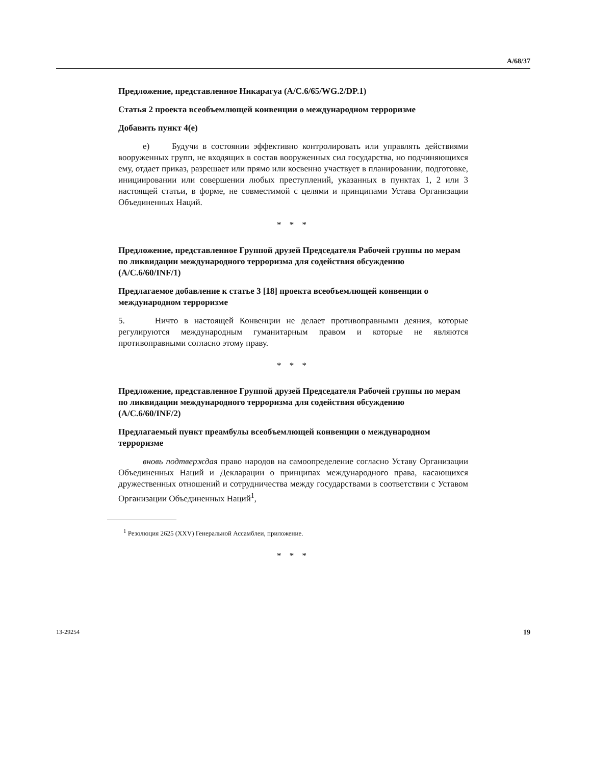A/68/37
Предложение, представленное Никарагуа (A/C.6/65/WG.2/DP.1)
Статья 2 проекта всеобъемлющей конвенции о международном терроризме
Добавить пункт 4(е)
е) Будучи в состоянии эффективно контролировать или управлять действиями вооруженных групп, не входящих в состав вооруженных сил государства, но подчиняющихся ему, отдает приказ, разрешает или прямо или косвенно участвует в планировании, подготовке, инициировании или совершении любых преступлений, указанных в пунктах 1, 2 или 3 настоящей статьи, в форме, не совместимой с целями и принципами Устава Организации Объединенных Наций.
* * *
Предложение, представленное Группой друзей Председателя Рабочей группы по мерам по ликвидации международного терроризма для содействия обсуждению (A/C.6/60/INF/1)
Предлагаемое добавление к статье 3 [18] проекта всеобъемлющей конвенции о международном терроризме
5. Ничто в настоящей Конвенции не делает противоправными деяния, которые регулируются международным гуманитарным правом и которые не являются противоправными согласно этому праву.
* * *
Предложение, представленное Группой друзей Председателя Рабочей группы по мерам по ликвидации международного терроризма для содействия обсуждению (A/C.6/60/INF/2)
Предлагаемый пункт преамбулы всеобъемлющей конвенции о международном терроризме
вновь подтверждая право народов на самоопределение согласно Уставу Организации Объединенных Наций и Декларации о принципах международного права, касающихся дружественных отношений и сотрудничества между государствами в соответствии с Уставом Организации Объединенных Наций<sup>1</sup>,
<sup>1</sup> Резолюция 2625 (XXV) Генеральной Ассамблеи, приложение.
* * *
13-29254 19